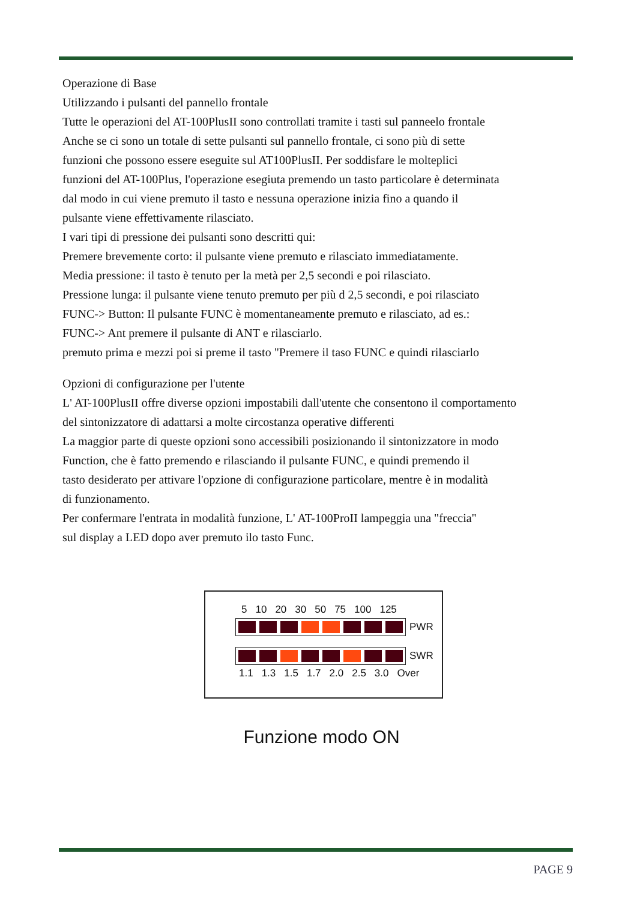Operazione di Base
Utilizzando i pulsanti del pannello frontale
Tutte le operazioni del AT-100PlusII sono controllati tramite i tasti sul panneelo frontale
Anche se ci sono un totale di sette pulsanti sul pannello frontale, ci sono più di sette
funzioni che possono essere eseguite sul AT100PlusII. Per soddisfare le molteplici
funzioni del AT-100Plus, l'operazione esegiuta premendo un tasto particolare è determinata
dal modo in cui viene premuto il tasto e nessuna operazione inizia fino a quando il
pulsante viene effettivamente rilasciato.
I vari tipi di pressione dei pulsanti sono descritti qui:
Premere brevemente corto: il pulsante viene premuto e rilasciato immediatamente.
Media pressione: il tasto è tenuto per la metà per 2,5 secondi e poi rilasciato.
Pressione lunga: il pulsante viene tenuto premuto per più d 2,5 secondi, e poi rilasciato
FUNC-> Button: Il pulsante FUNC è momentaneamente premuto e rilasciato, ad es.:
FUNC-> Ant premere il pulsante di ANT e rilasciarlo.
premuto prima e mezzi poi si preme il tasto "Premere il taso FUNC e quindi rilasciarlo
Opzioni di configurazione per l'utente
L' AT-100PlusII offre diverse opzioni impostabili dall'utente che consentono il comportamento
del sintonizzatore di adattarsi a molte circostanza operative differenti
La maggior parte di queste opzioni sono accessibili posizionando il sintonizzatore in modo
Function, che è fatto premendo e rilasciando il pulsante FUNC, e quindi premendo il
tasto desiderato per attivare l'opzione di configurazione particolare, mentre è in modalità
di funzionamento.
Per confermare l'entrata in modalità funzione, L' AT-100ProII lampeggia una "freccia"
sul display a LED dopo aver premuto ilo tasto Func.
5 10 20 30 50 75 100 125
PWR
SWR
1.1 1.3 1.5 1.7 2.0 2.5 3.0 Over
Funzione modo ON
PAGE 9